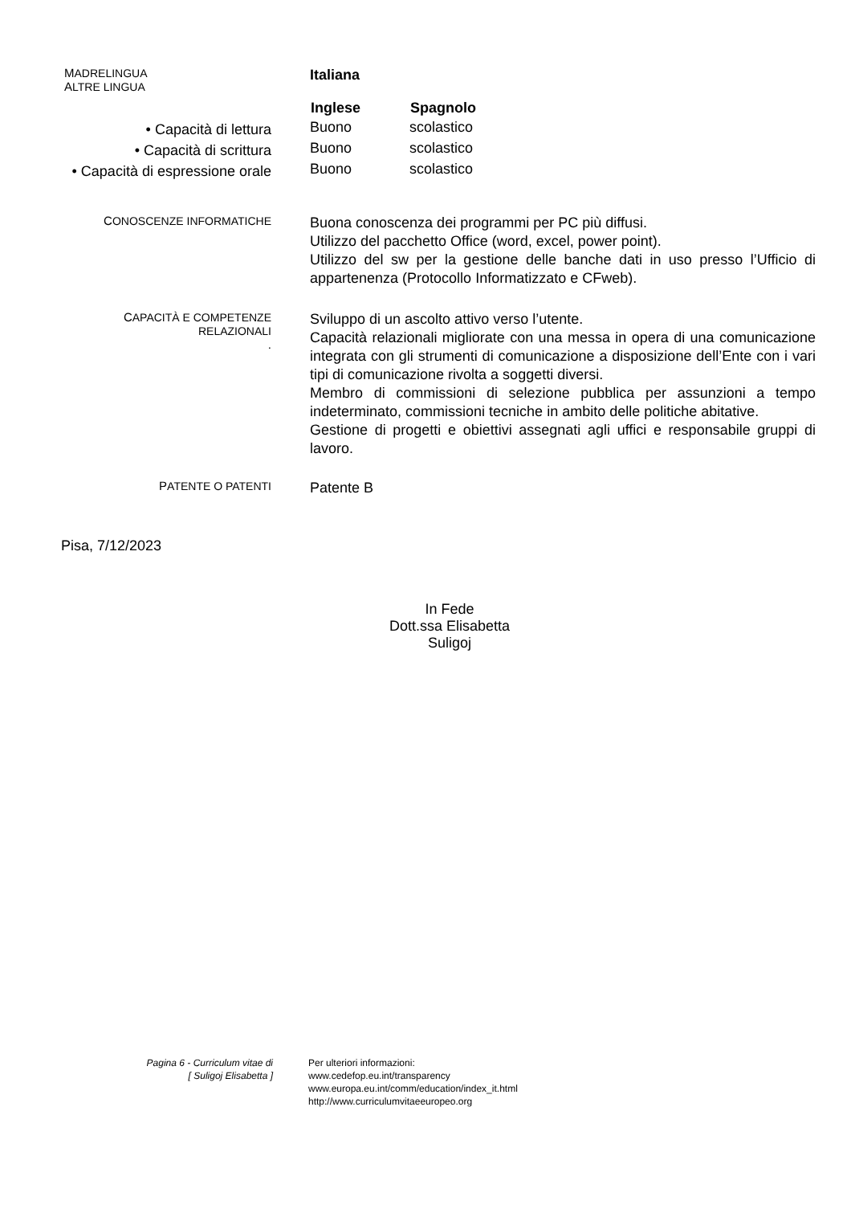MADRELINGUA
ALTRE LINGUA
Italiana
• Capacità di lettura
• Capacità di scrittura
• Capacità di espressione orale
| Inglese | Spagnolo |
| --- | --- |
| Buono | scolastico |
| Buono | scolastico |
| Buono | scolastico |
CONOSCENZE INFORMATICHE
Buona conoscenza dei programmi per PC più diffusi.
Utilizzo del pacchetto Office (word, excel, power point).
Utilizzo del sw per la gestione delle banche dati in uso presso l’Ufficio di appartenenza (Protocollo Informatizzato e CFweb).
CAPACITÀ E COMPETENZE RELAZIONALI
.
Sviluppo di un ascolto attivo verso l’utente.
Capacità relazionali migliorate con una messa in opera di una comunicazione integrata con gli strumenti di comunicazione a disposizione dell’Ente con i vari tipi di comunicazione rivolta a soggetti diversi.
Membro di commissioni di selezione pubblica per assunzioni a tempo indeterminato, commissioni tecniche in ambito delle politiche abitative.
Gestione di progetti e obiettivi assegnati agli uffici e responsabile gruppi di lavoro.
PATENTE O PATENTI
Patente B
Pisa, 7/12/2023
In Fede
Dott.ssa Elisabetta Suligoj
Pagina 6 - Curriculum vitae di
[ Suligoj Elisabetta ]
Per ulteriori informazioni:
www.cedefop.eu.int/transparency
www.europa.eu.int/comm/education/index_it.html
http://www.curriculumvitaeeuropeo.org